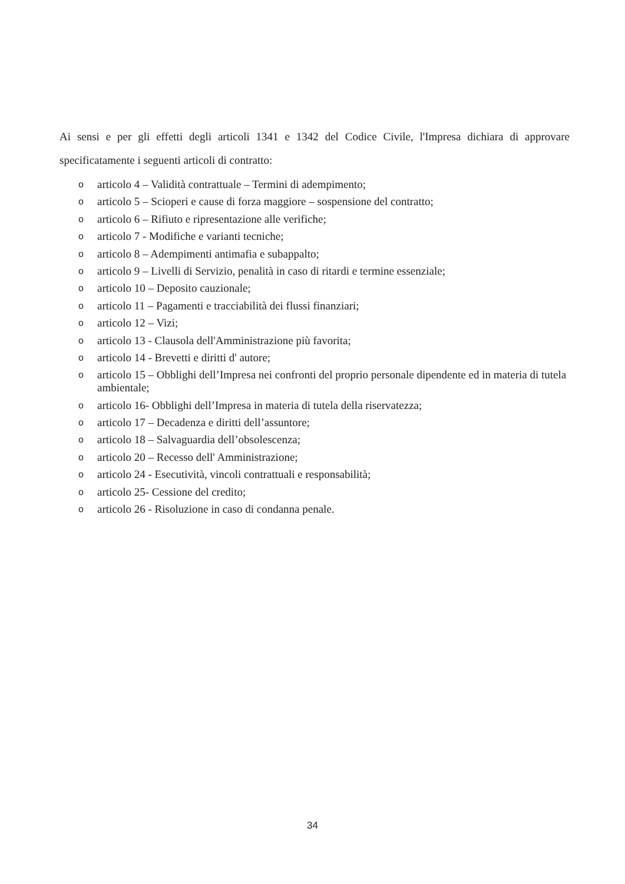Ai sensi e per gli effetti degli articoli 1341 e 1342 del Codice Civile, l'Impresa dichiara di approvare specificatamente i seguenti articoli di contratto:
oarticolo 4 – Validità contrattuale – Termini di adempimento;
oarticolo 5 – Scioperi e cause di forza maggiore – sospensione del contratto;
oarticolo 6 – Rifiuto e ripresentazione alle verifiche;
oarticolo 7 - Modifiche e varianti tecniche;
oarticolo 8 – Adempimenti antimafia e subappalto;
oarticolo 9 – Livelli di Servizio, penalità in caso di ritardi e termine essenziale;
oarticolo 10 – Deposito cauzionale;
oarticolo 11 – Pagamenti e tracciabilità dei flussi finanziari;
oarticolo 12 – Vizi;
oarticolo 13 - Clausola dell'Amministrazione più favorita;
oarticolo 14 - Brevetti e diritti d' autore;
oarticolo 15 – Obblighi dell’Impresa nei confronti del proprio personale dipendente ed in materia di tutela ambientale;
oarticolo 16- Obblighi dell’Impresa in materia di tutela della riservatezza;
oarticolo 17 – Decadenza e diritti dell’assuntore;
oarticolo 18 – Salvaguardia dell’obsolescenza;
oarticolo 20 – Recesso dell' Amministrazione;
oarticolo 24 - Esecutività, vincoli contrattuali e responsabilità;
oarticolo 25- Cessione del credito;
oarticolo 26 - Risoluzione in caso di condanna penale.
34